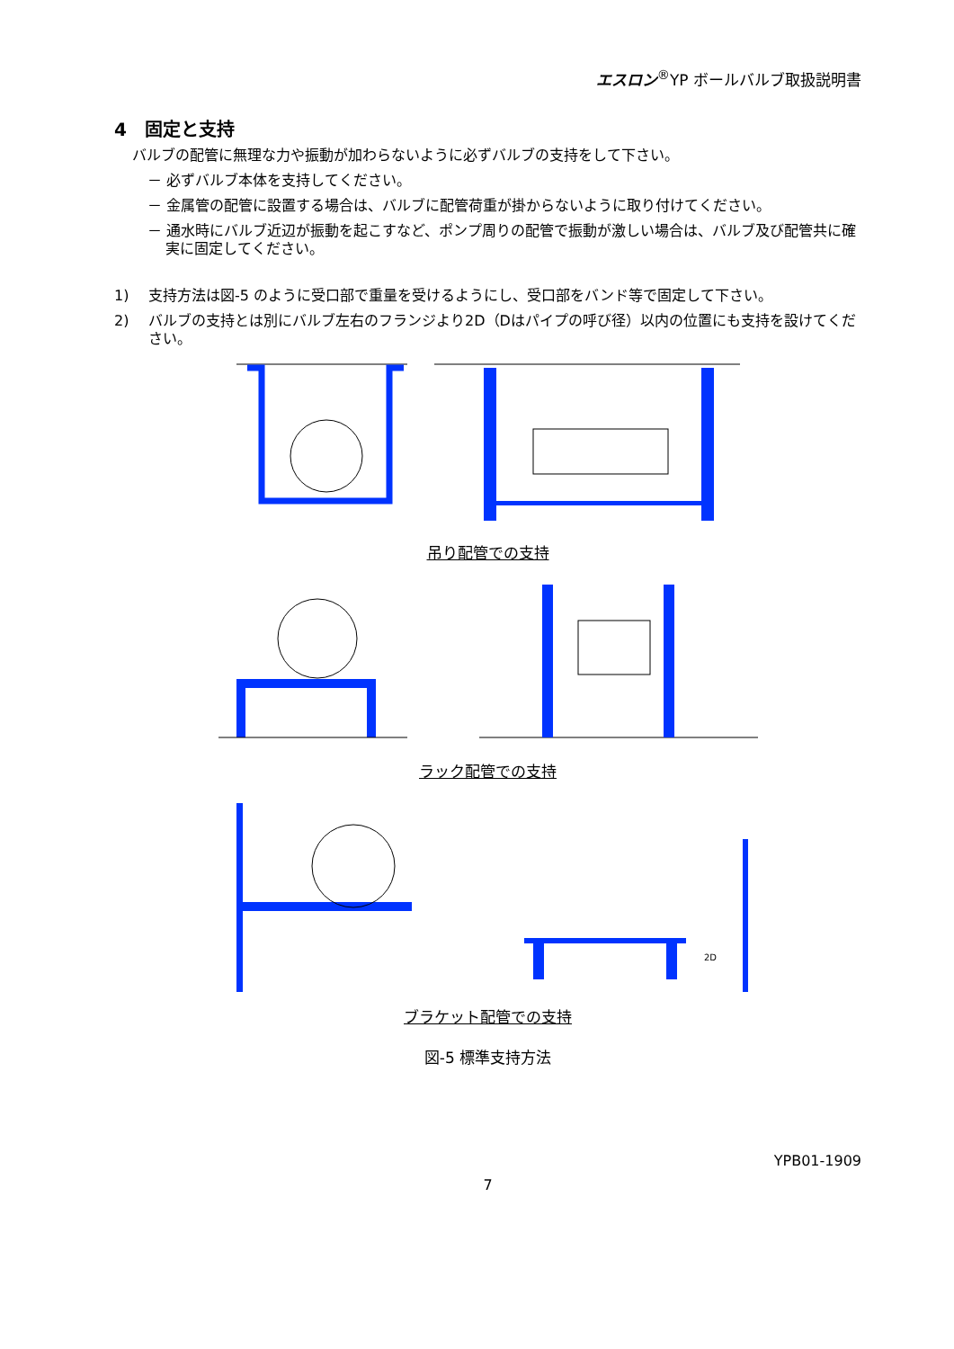エスロン<sup>®</sup>YP ボールバルブ取扱説明書
4　固定と支持
バルブの配管に無理な力や振動が加わらないように必ずバルブの支持をして下さい。
－ 必ずバルブ本体を支持してください。
－ 金属管の配管に設置する場合は、バルブに配管荷重が掛からないように取り付けてください。
－ 通水時にバルブ近辺が振動を起こすなど、ポンプ周りの配管で振動が激しい場合は、バルブ及び配管共に確実に固定してください。
1) 支持方法は図-5 のように受口部で重量を受けるようにし、受口部をバンド等で固定して下さい。
2) バルブの支持とは別にバルブ左右のフランジより2D（Dはパイプの呼び径）以内の位置にも支持を設けてください。
吊り配管での支持
ラック配管での支持
2D
ブラケット配管での支持
図-5 標準支持方法
YPB01-1909
7